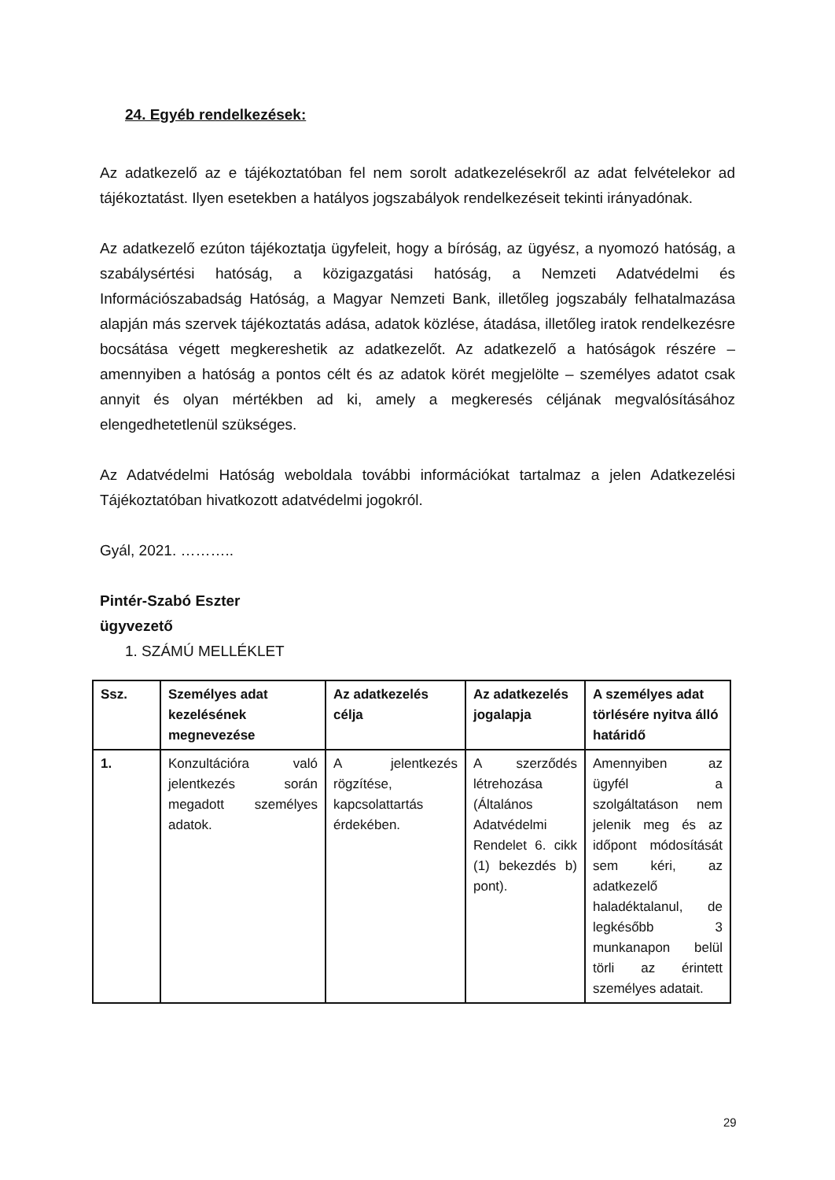24. Egyéb rendelkezések:
Az adatkezelő az e tájékoztatóban fel nem sorolt adatkezelésekről az adat felvételekor ad tájékoztatást. Ilyen esetekben a hatályos jogszabályok rendelkezéseit tekinti irányadónak.
Az adatkezelő ezúton tájékoztatja ügyfeleit, hogy a bíróság, az ügyész, a nyomozó hatóság, a szabálysértési hatóság, a közigazgatási hatóság, a Nemzeti Adatvédelmi és Információszabadság Hatóság, a Magyar Nemzeti Bank, illetőleg jogszabály felhatalmazása alapján más szervek tájékoztatás adása, adatok közlése, átadása, illetőleg iratok rendelkezésre bocsátása végett megkereshetik az adatkezelőt. Az adatkezelő a hatóságok részére – amennyiben a hatóság a pontos célt és az adatok körét megjelölte – személyes adatot csak annyit és olyan mértékben ad ki, amely a megkeresés céljának megvalósításához elengedhetetlenül szükséges.
Az Adatvédelmi Hatóság weboldala további információkat tartalmaz a jelen Adatkezelési Tájékoztatóban hivatkozott adatvédelmi jogokról.
Gyál, 2021. ………..
Pintér-Szabó Eszter
ügyvezető
1. SZÁMÚ MELLÉKLET
| Ssz. | Személyes adat kezelésének megnevezése | Az adatkezelés célja | Az adatkezelés jogalapja | A személyes adat törlésére nyitva álló határidő |
| --- | --- | --- | --- | --- |
| 1. | Konzultációra való jelentkezés során megadott személyes adatok. | A jelentkezés rögzítése, kapcsolattartás érdekében. | A szerződés létrehozása (Általános Adatvédelmi Rendelet 6. cikk (1) bekezdés b) pont). | Amennyiben az ügyfél a szolgáltatáson nem jelenik meg és az időpont módosítását sem kéri, az adatkezelő haladéktalanul, de legkésőbb 3 munkanapon belül törli az érintett személyes adatait. |
29